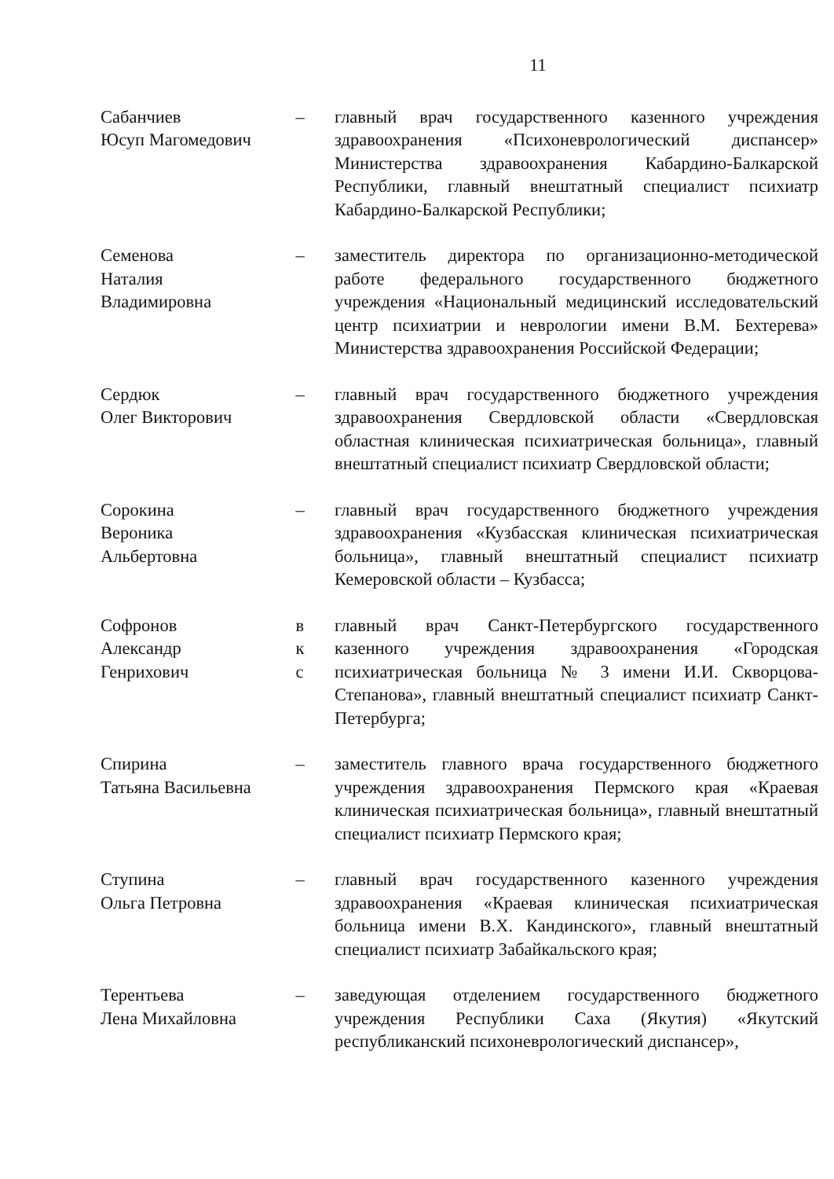11
Сабанчиев
Юсуп Магомедович
– главный врач государственного казенного учреждения здравоохранения «Психоневрологический диспансер» Министерства здравоохранения Кабардино-Балкарской Республики, главный внештатный специалист психиатр Кабардино-Балкарской Республики;
Семенова
Наталия
Владимировна
– заместитель директора по организационно-методической работе федерального государственного бюджетного учреждения «Национальный медицинский исследовательский центр психиатрии и неврологии имени В.М. Бехтерева» Министерства здравоохранения Российской Федерации;
Сердюк
Олег Викторович
– главный врач государственного бюджетного учреждения здравоохранения Свердловской области «Свердловская областная клиническая психиатрическая больница», главный внештатный специалист психиатр Свердловской области;
Сорокина
Вероника
Альбертовна
– главный врач государственного бюджетного учреждения здравоохранения «Кузбасская клиническая психиатрическая больница», главный внештатный специалист психиатр Кемеровской области – Кузбасса;
Софронов
Александр
Генрихович
в
к
с
главный врач Санкт-Петербургского государственного казенного учреждения здравоохранения «Городская психиатрическая больница № 3 имени И.И. Скворцова-Степанова», главный внештатный специалист психиатр Санкт-Петербурга;
Спирина
Татьяна Васильевна
– заместитель главного врача государственного бюджетного учреждения здравоохранения Пермского края «Краевая клиническая психиатрическая больница», главный внештатный специалист психиатр Пермского края;
Ступина
Ольга Петровна
– главный врач государственного казенного учреждения здравоохранения «Краевая клиническая психиатрическая больница имени В.Х. Кандинского», главный внештатный специалист психиатр Забайкальского края;
Терентьева
Лена Михайловна
– заведующая отделением государственного бюджетного учреждения Республики Саха (Якутия) «Якутский республиканский психоневрологический диспансер»,